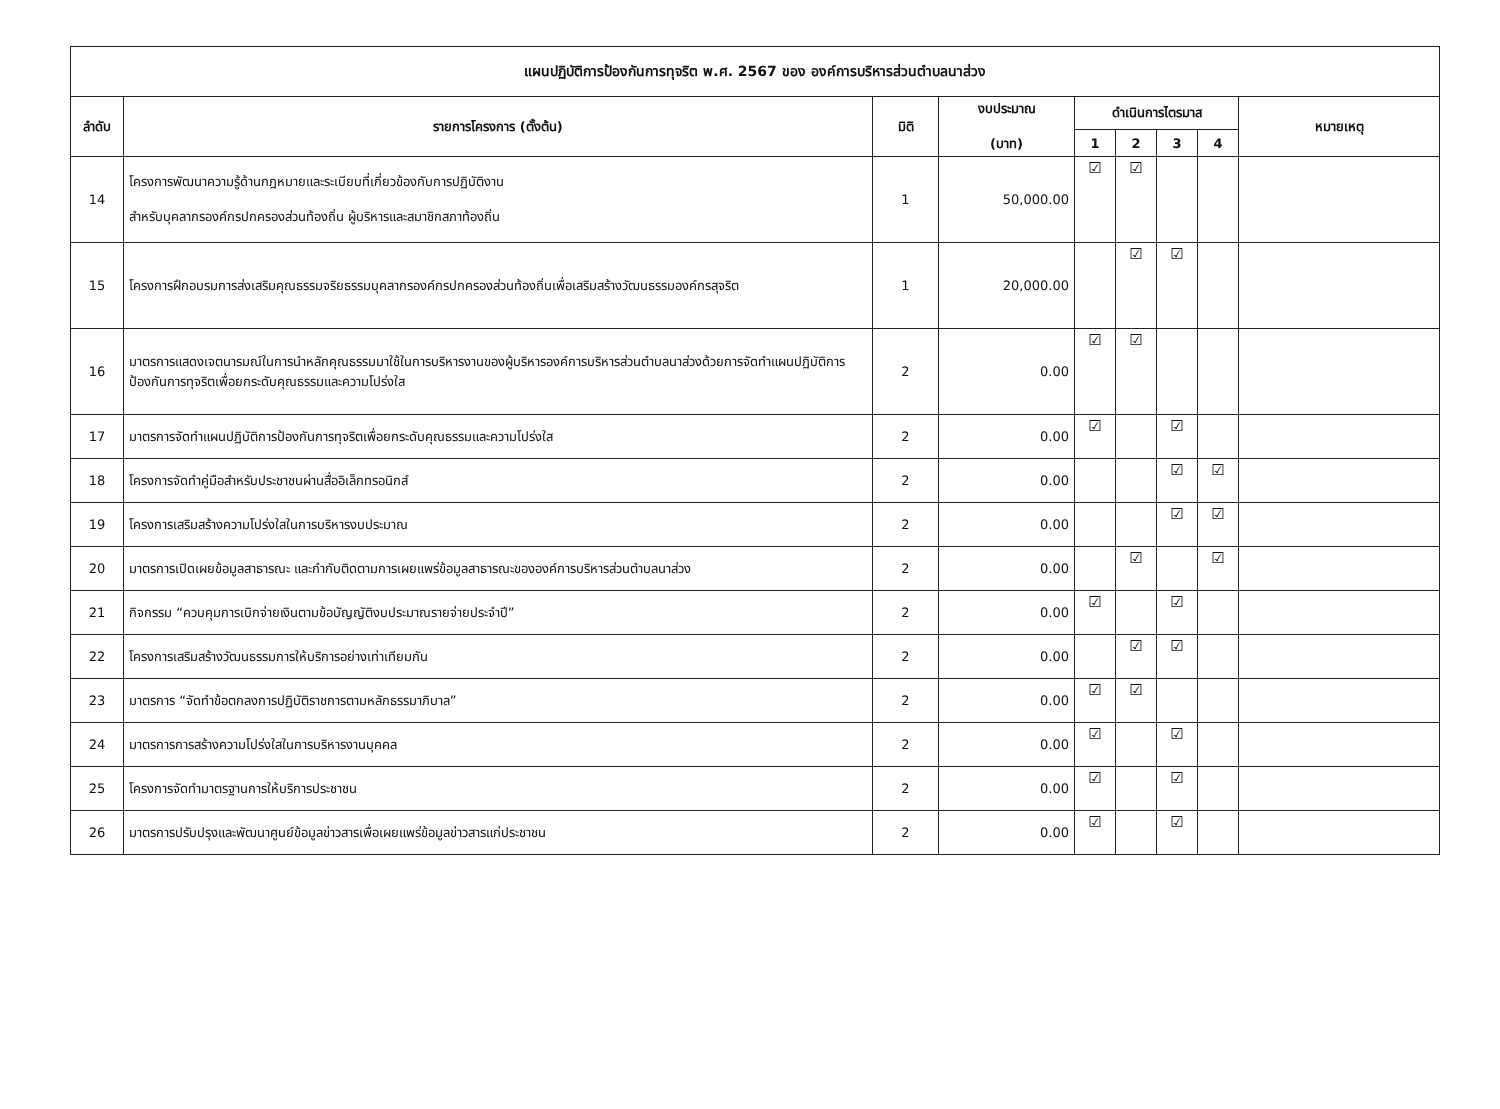| แผนปฏิบัติการป้องกันการทุจริต พ.ศ. 2567 ของ องค์การบริหารส่วนตำบลนาส่วง | | | | | | | | |
| --- | --- | --- | --- | --- | --- | --- | --- | --- |
| ลำดับ | รายการโครงการ (ตั้งต้น) | มิติ | งบประมาณ (บาท) | ดำเนินการไตรมาส | | | | หมายเหตุ |
| | | | | 1 | 2 | 3 | 4 | |
| 14 | โครงการพัฒนาความรู้ด้านกฎหมายและระเบียบที่เกี่ยวข้องกับการปฏิบัติงาน สำหรับบุคลากรองค์กรปกครองส่วนท้องถิ่น ผู้บริหารและสมาชิกสภาท้องถิ่น | 1 | 50,000.00 | ☑ | ☑ | | | |
| 15 | โครงการฝึกอบรมการส่งเสริมคุณธรรมจริยธรรมบุคลากรองค์กรปกครองส่วนท้องถิ่นเพื่อเสริมสร้างวัฒนธรรมองค์กรสุจริต | 1 | 20,000.00 | | ☑ | ☑ | | |
| 16 | มาตรการแสดงเจตนารมณ์ในการนำหลักคุณธรรมมาใช้ในการบริหารงานของผู้บริหารองค์การบริหารส่วนตำบลนาส่วงด้วยการจัดทำแผนปฏิบัติการป้องกันการทุจริตเพื่อยกระดับคุณธรรมและความโปร่งใส | 2 | 0.00 | ☑ | ☑ | | | |
| 17 | มาตรการจัดทำแผนปฏิบัติการป้องกันการทุจริตเพื่อยกระดับคุณธรรมและความโปร่งใส | 2 | 0.00 | ☑ | | ☑ | | |
| 18 | โครงการจัดทำคู่มือสำหรับประชาชนผ่านสื่ออิเล็กทรอนิกส์ | 2 | 0.00 | | | ☑ | ☑ | |
| 19 | โครงการเสริมสร้างความโปร่งใสในการบริหารงบประมาณ | 2 | 0.00 | | | ☑ | ☑ | |
| 20 | มาตรการเปิดเผยข้อมูลสาธารณะ และกำกับติดตามการเผยแพร่ข้อมูลสาธารณะขององค์การบริหารส่วนตำบลนาส่วง | 2 | 0.00 | | ☑ | | ☑ | |
| 21 | กิจกรรม “ควบคุมการเบิกจ่ายเงินตามข้อบัญญัติงบประมาณรายจ่ายประจำปี” | 2 | 0.00 | ☑ | | ☑ | | |
| 22 | โครงการเสริมสร้างวัฒนธรรมการให้บริการอย่างเท่าเทียมกัน | 2 | 0.00 | | ☑ | ☑ | | |
| 23 | มาตรการ “จัดทำข้อตกลงการปฏิบัติราชการตามหลักธรรมาภิบาล” | 2 | 0.00 | ☑ | ☑ | | | |
| 24 | มาตรการการสร้างความโปร่งใสในการบริหารงานบุคคล | 2 | 0.00 | ☑ | | ☑ | | |
| 25 | โครงการจัดทำมาตรฐานการให้บริการประชาชน | 2 | 0.00 | ☑ | | ☑ | | |
| 26 | มาตรการปรับปรุงและพัฒนาศูนย์ข้อมูลข่าวสารเพื่อเผยแพร่ข้อมูลข่าวสารแก่ประชาชน | 2 | 0.00 | ☑ | | ☑ | | |